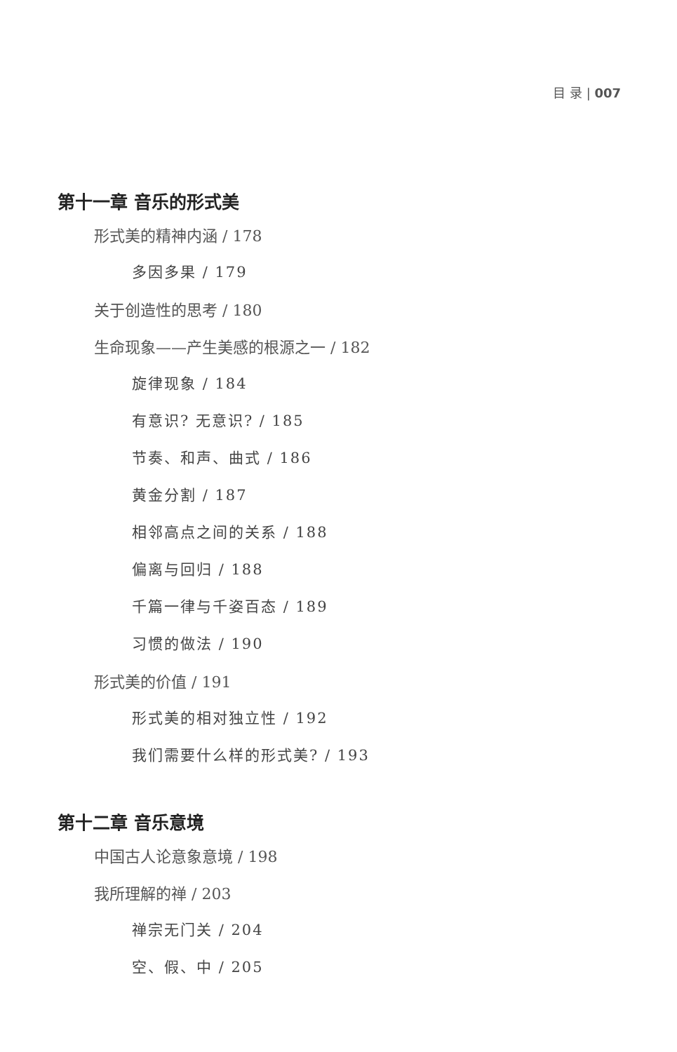目 录 | 007
第十一章 音乐的形式美
形式美的精神内涵 / 178
多因多果 / 179
关于创造性的思考 / 180
生命现象——产生美感的根源之一 / 182
旋律现象 / 184
有意识? 无意识? / 185
节奏、和声、曲式 / 186
黄金分割 / 187
相邻高点之间的关系 / 188
偏离与回归 / 188
千篇一律与千姿百态 / 189
习惯的做法 / 190
形式美的价值 / 191
形式美的相对独立性 / 192
我们需要什么样的形式美? / 193
第十二章 音乐意境
中国古人论意象意境 / 198
我所理解的禅 / 203
禅宗无门关 / 204
空、假、中 / 205